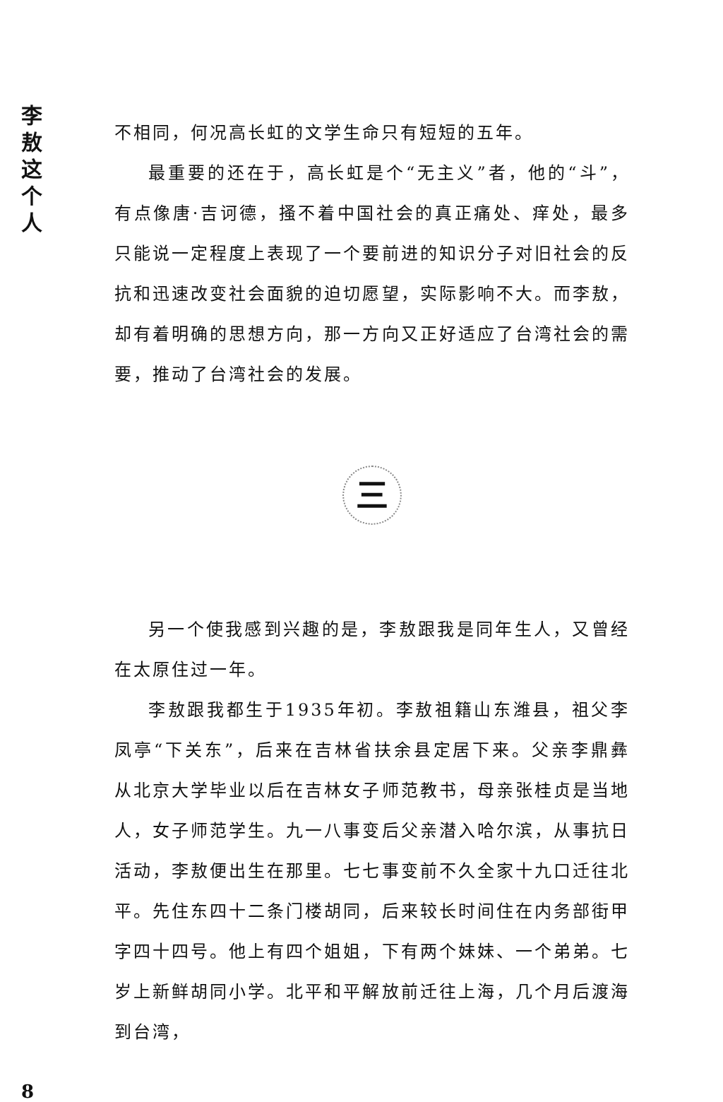李
敖
这
个
人
不相同，何况高长虹的文学生命只有短短的五年。
最重要的还在于，高长虹是个“无主义”者，他的“斗”，有点像唐·吉诃德，搔不着中国社会的真正痛处、痒处，最多只能说一定程度上表现了一个要前进的知识分子对旧社会的反抗和迅速改变社会面貌的迫切愿望，实际影响不大。而李敖，却有着明确的思想方向，那一方向又正好适应了台湾社会的需要，推动了台湾社会的发展。
三
另一个使我感到兴趣的是，李敖跟我是同年生人，又曾经在太原住过一年。
李敖跟我都生于1935年初。李敖祖籍山东潍县，祖父李凤亭“下关东”，后来在吉林省扶余县定居下来。父亲李鼎彝从北京大学毕业以后在吉林女子师范教书，母亲张桂贞是当地人，女子师范学生。九一八事变后父亲潜入哈尔滨，从事抗日活动，李敖便出生在那里。七七事变前不久全家十九口迁往北平。先住东四十二条门楼胡同，后来较长时间住在内务部街甲字四十四号。他上有四个姐姐，下有两个妹妹、一个弟弟。七岁上新鲜胡同小学。北平和平解放前迁往上海，几个月后渡海到台湾，
8